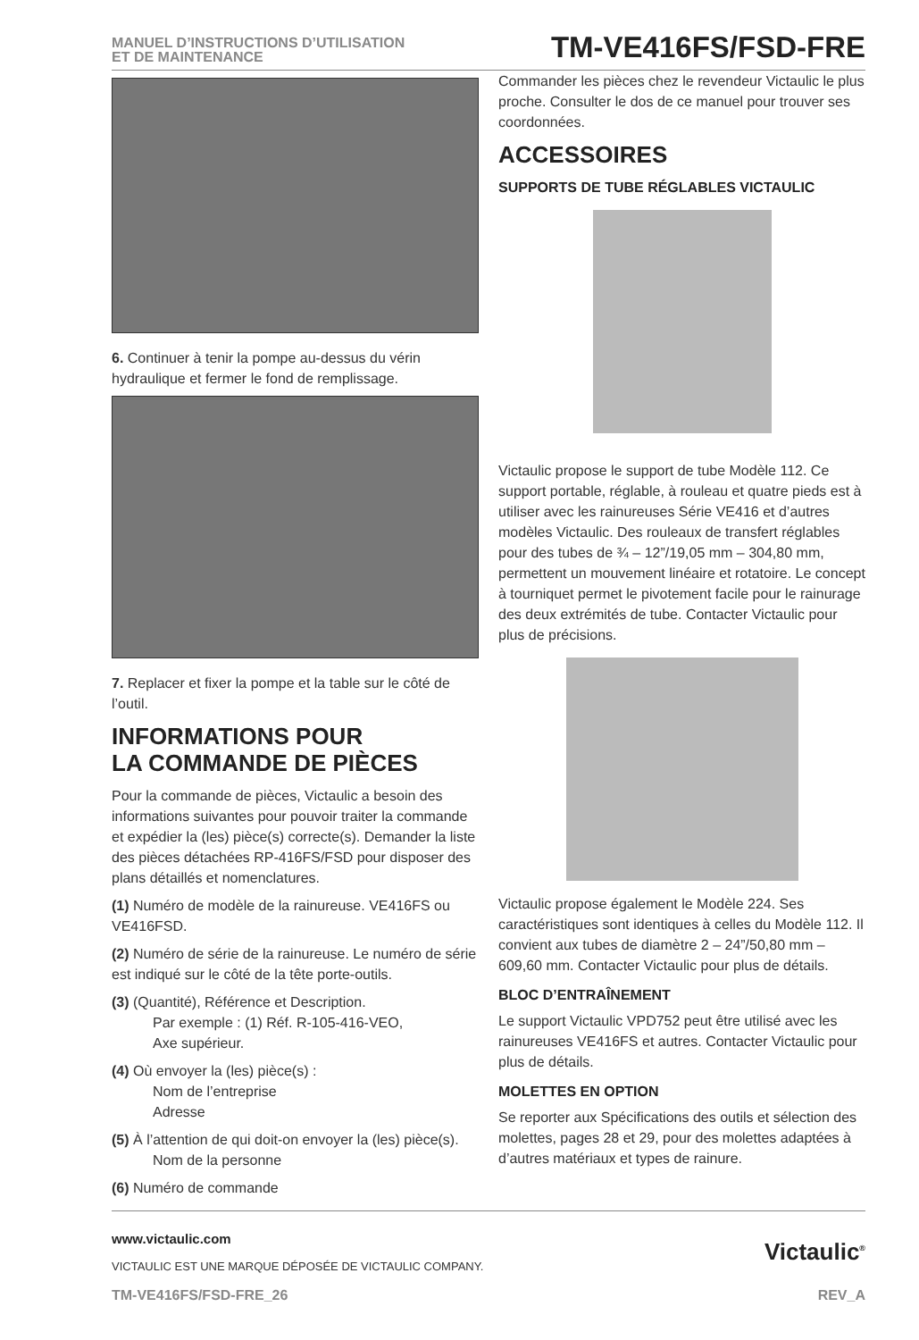MANUEL D’INSTRUCTIONS D’UTILISATION
ET DE MAINTENANCE
TM-VE416FS/FSD-FRE
6. Continuer à tenir la pompe au-dessus du vérin hydraulique et fermer le fond de remplissage.
7. Replacer et fixer la pompe et la table sur le côté de l’outil.
INFORMATIONS POUR
LA COMMANDE DE PIÈCES
Pour la commande de pièces, Victaulic a besoin des informations suivantes pour pouvoir traiter la commande et expédier la (les) pièce(s) correcte(s). Demander la liste des pièces détachées RP-416FS/FSD pour disposer des plans détaillés et nomenclatures.
(1) Numéro de modèle de la rainureuse. VE416FS ou VE416FSD.
(2) Numéro de série de la rainureuse. Le numéro de série est indiqué sur le côté de la tête porte-outils.
(3) (Quantité), Référence et Description.
Par exemple : (1) Réf. R-105-416-VEO,
Axe supérieur.
(4) Où envoyer la (les) pièce(s) :
Nom de l’entreprise
Adresse
(5) À l’attention de qui doit-on envoyer la (les) pièce(s).
Nom de la personne
(6) Numéro de commande
Commander les pièces chez le revendeur Victaulic le plus proche. Consulter le dos de ce manuel pour trouver ses coordonnées.
ACCESSOIRES
SUPPORTS DE TUBE RÉGLABLES VICTAULIC
Victaulic propose le support de tube Modèle 112. Ce support portable, réglable, à rouleau et quatre pieds est à utiliser avec les rainureuses Série VE416 et d’autres modèles Victaulic. Des rouleaux de transfert réglables pour des tubes de ¾ – 12”/19,05 mm – 304,80 mm, permettent un mouvement linéaire et rotatoire. Le concept à tourniquet permet le pivotement facile pour le rainurage des deux extrémités de tube. Contacter Victaulic pour plus de précisions.
Victaulic propose également le Modèle 224. Ses caractéristiques sont identiques à celles du Modèle 112. Il convient aux tubes de diamètre 2 – 24”/50,80 mm – 609,60 mm. Contacter Victaulic pour plus de détails.
BLOC D’ENTRAÎNEMENT
Le support Victaulic VPD752 peut être utilisé avec les rainureuses VE416FS et autres. Contacter Victaulic pour plus de détails.
MOLETTES EN OPTION
Se reporter aux Spécifications des outils et sélection des molettes, pages 28 et 29, pour des molettes adaptées à d’autres matériaux et types de rainure.
www.victaulic.com
VICTAULIC EST UNE MARQUE DÉPOSÉE DE VICTAULIC COMPANY.
Victaulic<sup>®</sup>
TM-VE416FS/FSD-FRE_26 REV_A